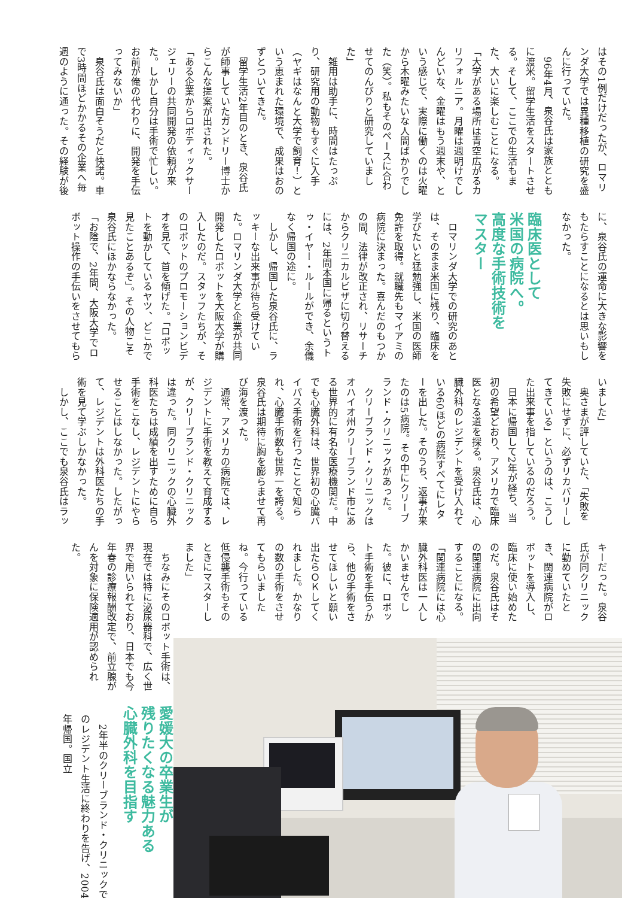はその1例だけだったが、ロマリンダ大学では異種移植の研究を盛んに行っていた。
　96年4月、泉谷氏は家族とともに渡米。留学生活をスタートさせる。そして、ここでの生活もまた、大いに楽しむことになる。
「大学がある場所は青空広がるカリフォルニア。月曜は週明けでしんどいな、金曜はもう週末や、という感じで、実際に働くのは火曜から木曜みたいな人間ばかりでした（笑）。私もそのペースに合わせてのんびりと研究していました」
　雑用は助手に、時間はたっぷり、研究用の動物もすぐに入手（ヤギはなんと大学で飼育！）という恵まれた環境で、成果はおのずとついてきた。
　留学生活2年目のとき、泉谷氏が師事していたガンドリー博士からこんな提案が出された。
「ある企業からロボティックサージェリーの共同開発の依頼が来た。しかし自分は手術で忙しい。お前が俺の代わりに、開発を手伝ってみないか」
　泉谷氏は面白そうだと快諾。車で3時間ほどかかるその企業へ毎週のように通った。その経験が後
に、泉谷氏の運命に大きな影響をもたらすことになるとは思いもしなかった。
臨床医として
米国の病院へ。
高度な手術技術を
マスター
　ロマリンダ大学での研究のあとは、そのまま米国に残り、臨床を学びたいと猛勉強し、米国の医師免許を取得。就職先もマイアミの病院に決まった。喜んだのもつかの間、法律が改正され、リサーチからクリニカルビザに切り替えるには、2年間本国に帰るというトゥ・イヤー・ルールができ、余儀なく帰国の途に。
　しかし、帰国した泉谷氏に、ラッキーな出来事が待ち受けていた。ロマリンダ大学と企業が共同開発したロボットを大阪大学が購入したのだ。スタッフたちが、そのロボットのプロモーションビデオを見て、首を傾げた。「ロボットを動かしているヤツ、どこかで見たことあるぞ」。その人物こそ泉谷氏にほかならなかった。
「お陰で、2年間、大阪大学でロボット操作の手伝いをさせてもら
いました」
　奥さまが評していた、「失敗を失敗にせずに、必ずリカバリーしてきている」というのは、こうした出来事を指しているのだろう。
　日本に帰国して2年が経ち、当初の希望どおり、アメリカで臨床医となる道を探る。泉谷氏は、心臓外科のレジデントを受け入れている60ほどの病院すべてにレターを出した。そのうち、返事が来たのは5病院。その中にクリーブランド・クリニックがあった。
　クリーブランド・クリニックはオハイオ州クリーブランド市にある世界的に有名な医療機関だ。中でも心臓外科は、世界初の心臓バイパス手術を行ったことで知られ、心臓手術数も世界一を誇る。泉谷氏は期待に胸を膨らませて再び海を渡った。
　通常、アメリカの病院では、レジデントに手術を教えて育成するが、クリーブランド・クリニックは違った。同クリニックの心臓外科医たちは成績を出すために自ら手術をこなし、レジデントにやらせることはしなかった。したがって、レジデントは外科医たちの手術を見て学ぶしかなかった。
　しかし、ここでも泉谷氏はラッ
キーだった。泉谷氏が同クリニックに勤めていたとき、関連病院がロボットを導入し、臨床に使い始めたのだ。泉谷氏はその関連病院に出向することになる。
「関連病院には心臓外科医は一人しかいませんでした。彼に、ロボット手術を手伝うから、他の手術をさせてほしいと願い出たらＯＫしてくれました。かなりの数の手術をさせてもらいましたね。今行っている低侵襲手術もそのときにマスターしました」
　ちなみにそのロボット手術は、現在では特に泌尿器科で、広く世界で用いられており、日本でも今年春の診療報酬改定で、前立腺がんを対象に保険適用が認められた。
愛媛大の卒業生が
残りたくなる魅力ある
心臓外科を目指す
　2年半のクリーブランド・クリニックでのレジデント生活に終わりを告げ、2004年帰国。国立